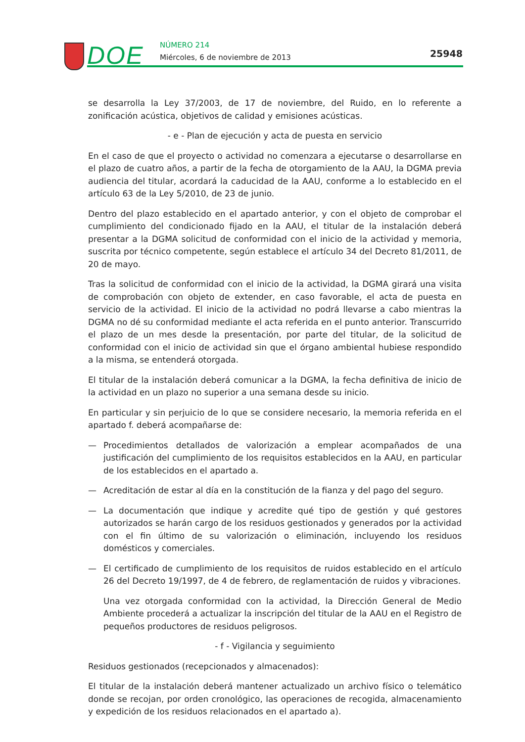DOE NÚMERO 214
Miércoles, 6 de noviembre de 2013
25948
se desarrolla la Ley 37/2003, de 17 de noviembre, del Ruido, en lo referente a zonificación acústica, objetivos de calidad y emisiones acústicas.
- e - Plan de ejecución y acta de puesta en servicio
En el caso de que el proyecto o actividad no comenzara a ejecutarse o desarrollarse en el plazo de cuatro años, a partir de la fecha de otorgamiento de la AAU, la DGMA previa audiencia del titular, acordará la caducidad de la AAU, conforme a lo establecido en el artículo 63 de la Ley 5/2010, de 23 de junio.
Dentro del plazo establecido en el apartado anterior, y con el objeto de comprobar el cumplimiento del condicionado fijado en la AAU, el titular de la instalación deberá presentar a la DGMA solicitud de conformidad con el inicio de la actividad y memoria, suscrita por técnico competente, según establece el artículo 34 del Decreto 81/2011, de 20 de mayo.
Tras la solicitud de conformidad con el inicio de la actividad, la DGMA girará una visita de comprobación con objeto de extender, en caso favorable, el acta de puesta en servicio de la actividad. El inicio de la actividad no podrá llevarse a cabo mientras la DGMA no dé su conformidad mediante el acta referida en el punto anterior. Transcurrido el plazo de un mes desde la presentación, por parte del titular, de la solicitud de conformidad con el inicio de actividad sin que el órgano ambiental hubiese respondido a la misma, se entenderá otorgada.
El titular de la instalación deberá comunicar a la DGMA, la fecha definitiva de inicio de la actividad en un plazo no superior a una semana desde su inicio.
En particular y sin perjuicio de lo que se considere necesario, la memoria referida en el apartado f. deberá acompañarse de:
— Procedimientos detallados de valorización a emplear acompañados de una justificación del cumplimiento de los requisitos establecidos en la AAU, en particular de los establecidos en el apartado a.
— Acreditación de estar al día en la constitución de la fianza y del pago del seguro.
— La documentación que indique y acredite qué tipo de gestión y qué gestores autorizados se harán cargo de los residuos gestionados y generados por la actividad con el fin último de su valorización o eliminación, incluyendo los residuos domésticos y comerciales.
— El certificado de cumplimiento de los requisitos de ruidos establecido en el artículo 26 del Decreto 19/1997, de 4 de febrero, de reglamentación de ruidos y vibraciones.
Una vez otorgada conformidad con la actividad, la Dirección General de Medio Ambiente procederá a actualizar la inscripción del titular de la AAU en el Registro de pequeños productores de residuos peligrosos.
- f - Vigilancia y seguimiento
Residuos gestionados (recepcionados y almacenados):
El titular de la instalación deberá mantener actualizado un archivo físico o telemático donde se recojan, por orden cronológico, las operaciones de recogida, almacenamiento y expedición de los residuos relacionados en el apartado a).